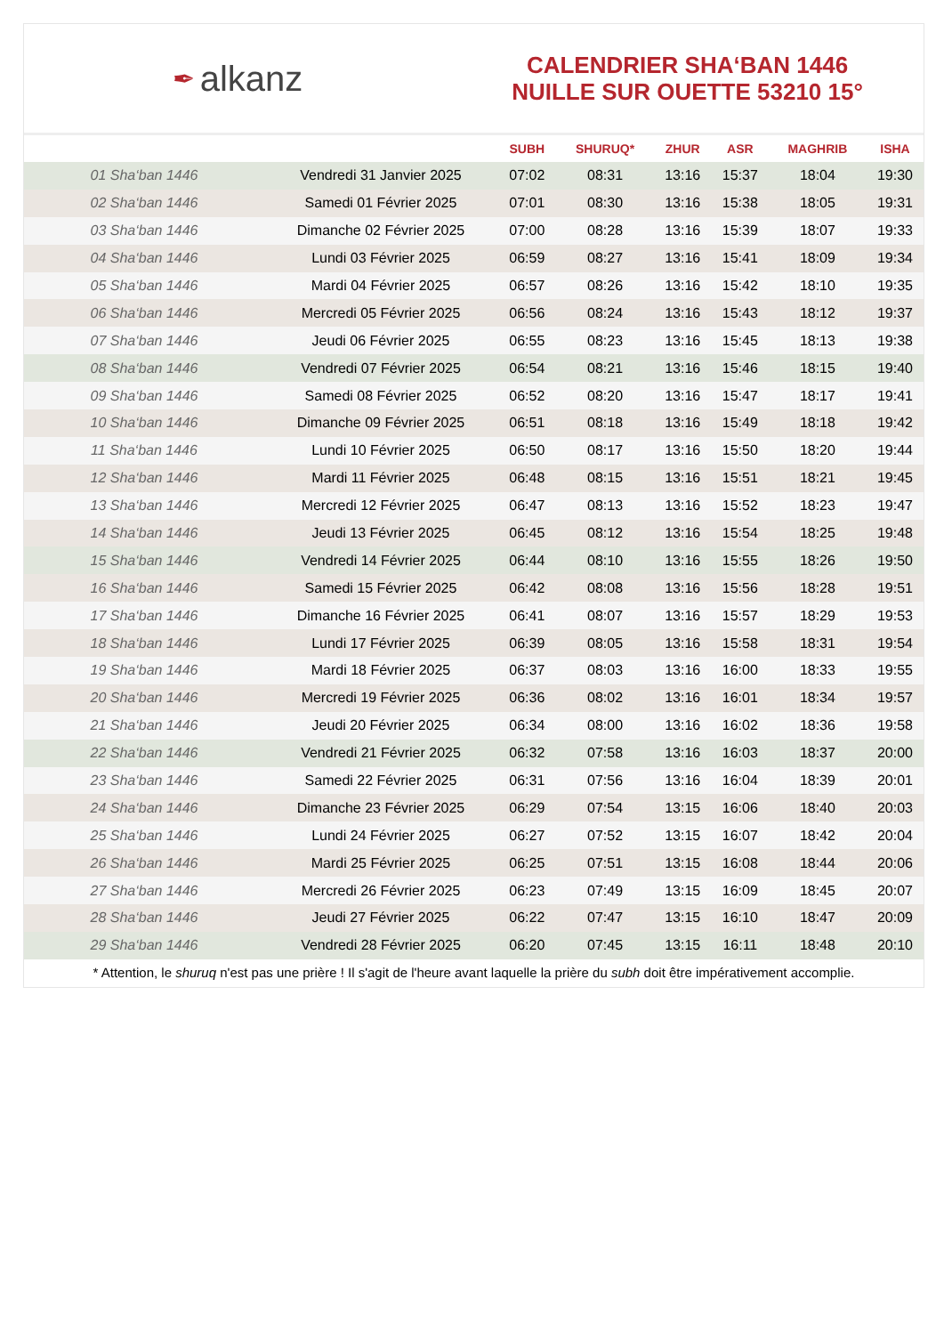✒ alkanz
CALENDRIER SHA‘BAN 1446
NUILLE SUR OUETTE 53210 15°
| | | SUBH | SHURUQ* | ZHUR | ASR | MAGHRIB | ISHA |
| --- | --- | --- | --- | --- | --- | --- | --- |
| 01 Sha‘ban 1446 | Vendredi 31 Janvier 2025 | 07:02 | 08:31 | 13:16 | 15:37 | 18:04 | 19:30 |
| 02 Sha‘ban 1446 | Samedi 01 Février 2025 | 07:01 | 08:30 | 13:16 | 15:38 | 18:05 | 19:31 |
| 03 Sha‘ban 1446 | Dimanche 02 Février 2025 | 07:00 | 08:28 | 13:16 | 15:39 | 18:07 | 19:33 |
| 04 Sha‘ban 1446 | Lundi 03 Février 2025 | 06:59 | 08:27 | 13:16 | 15:41 | 18:09 | 19:34 |
| 05 Sha‘ban 1446 | Mardi 04 Février 2025 | 06:57 | 08:26 | 13:16 | 15:42 | 18:10 | 19:35 |
| 06 Sha‘ban 1446 | Mercredi 05 Février 2025 | 06:56 | 08:24 | 13:16 | 15:43 | 18:12 | 19:37 |
| 07 Sha‘ban 1446 | Jeudi 06 Février 2025 | 06:55 | 08:23 | 13:16 | 15:45 | 18:13 | 19:38 |
| 08 Sha‘ban 1446 | Vendredi 07 Février 2025 | 06:54 | 08:21 | 13:16 | 15:46 | 18:15 | 19:40 |
| 09 Sha‘ban 1446 | Samedi 08 Février 2025 | 06:52 | 08:20 | 13:16 | 15:47 | 18:17 | 19:41 |
| 10 Sha‘ban 1446 | Dimanche 09 Février 2025 | 06:51 | 08:18 | 13:16 | 15:49 | 18:18 | 19:42 |
| 11 Sha‘ban 1446 | Lundi 10 Février 2025 | 06:50 | 08:17 | 13:16 | 15:50 | 18:20 | 19:44 |
| 12 Sha‘ban 1446 | Mardi 11 Février 2025 | 06:48 | 08:15 | 13:16 | 15:51 | 18:21 | 19:45 |
| 13 Sha‘ban 1446 | Mercredi 12 Février 2025 | 06:47 | 08:13 | 13:16 | 15:52 | 18:23 | 19:47 |
| 14 Sha‘ban 1446 | Jeudi 13 Février 2025 | 06:45 | 08:12 | 13:16 | 15:54 | 18:25 | 19:48 |
| 15 Sha‘ban 1446 | Vendredi 14 Février 2025 | 06:44 | 08:10 | 13:16 | 15:55 | 18:26 | 19:50 |
| 16 Sha‘ban 1446 | Samedi 15 Février 2025 | 06:42 | 08:08 | 13:16 | 15:56 | 18:28 | 19:51 |
| 17 Sha‘ban 1446 | Dimanche 16 Février 2025 | 06:41 | 08:07 | 13:16 | 15:57 | 18:29 | 19:53 |
| 18 Sha‘ban 1446 | Lundi 17 Février 2025 | 06:39 | 08:05 | 13:16 | 15:58 | 18:31 | 19:54 |
| 19 Sha‘ban 1446 | Mardi 18 Février 2025 | 06:37 | 08:03 | 13:16 | 16:00 | 18:33 | 19:55 |
| 20 Sha‘ban 1446 | Mercredi 19 Février 2025 | 06:36 | 08:02 | 13:16 | 16:01 | 18:34 | 19:57 |
| 21 Sha‘ban 1446 | Jeudi 20 Février 2025 | 06:34 | 08:00 | 13:16 | 16:02 | 18:36 | 19:58 |
| 22 Sha‘ban 1446 | Vendredi 21 Février 2025 | 06:32 | 07:58 | 13:16 | 16:03 | 18:37 | 20:00 |
| 23 Sha‘ban 1446 | Samedi 22 Février 2025 | 06:31 | 07:56 | 13:16 | 16:04 | 18:39 | 20:01 |
| 24 Sha‘ban 1446 | Dimanche 23 Février 2025 | 06:29 | 07:54 | 13:15 | 16:06 | 18:40 | 20:03 |
| 25 Sha‘ban 1446 | Lundi 24 Février 2025 | 06:27 | 07:52 | 13:15 | 16:07 | 18:42 | 20:04 |
| 26 Sha‘ban 1446 | Mardi 25 Février 2025 | 06:25 | 07:51 | 13:15 | 16:08 | 18:44 | 20:06 |
| 27 Sha‘ban 1446 | Mercredi 26 Février 2025 | 06:23 | 07:49 | 13:15 | 16:09 | 18:45 | 20:07 |
| 28 Sha‘ban 1446 | Jeudi 27 Février 2025 | 06:22 | 07:47 | 13:15 | 16:10 | 18:47 | 20:09 |
| 29 Sha‘ban 1446 | Vendredi 28 Février 2025 | 06:20 | 07:45 | 13:15 | 16:11 | 18:48 | 20:10 |
* Attention, le shuruq n'est pas une prière ! Il s'agit de l'heure avant laquelle la prière du subh doit être impérativement accomplie.